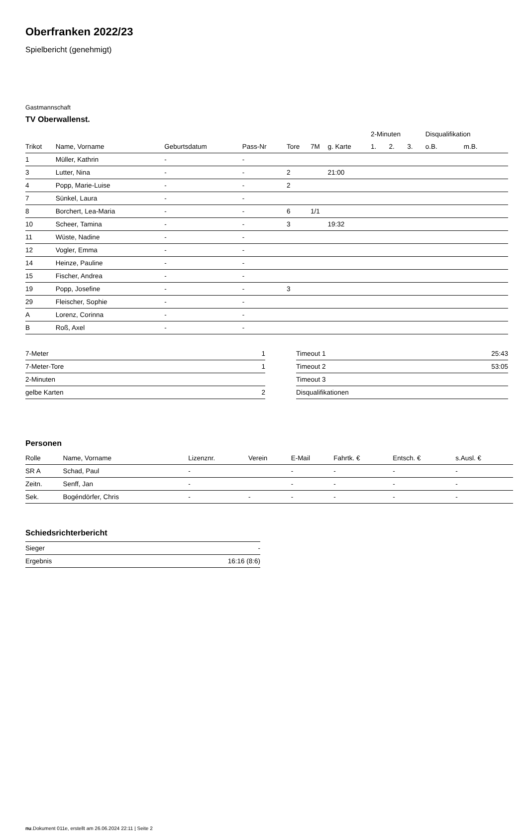Oberfranken 2022/23
Spielbericht (genehmigt)
Gastmannschaft
TV Oberwallenst.
| | | | | | | | 2-Minuten | | | Disqualifikation | |
| --- | --- | --- | --- | --- | --- | --- | --- | --- | --- | --- | --- |
| Trikot | Name, Vorname | Geburtsdatum | Pass-Nr | Tore | 7M | g. Karte | 1. | 2. | 3. | o.B. | m.B. |
| 1 | Müller, Kathrin | - | - | | | | | | | | |
| 3 | Lutter, Nina | - | - | 2 | | 21:00 | | | | | |
| 4 | Popp, Marie-Luise | - | - | 2 | | | | | | | |
| 7 | Sünkel, Laura | - | - | | | | | | | | |
| 8 | Borchert, Lea-Maria | - | - | 6 | 1/1 | | | | | | |
| 10 | Scheer, Tamina | - | - | 3 | | 19:32 | | | | | |
| 11 | Wüste, Nadine | - | - | | | | | | | | |
| 12 | Vogler, Emma | - | - | | | | | | | | |
| 14 | Heinze, Pauline | - | - | | | | | | | | |
| 15 | Fischer, Andrea | - | - | | | | | | | | |
| 19 | Popp, Josefine | - | - | 3 | | | | | | | |
| 29 | Fleischer, Sophie | - | - | | | | | | | | |
| A | Lorenz, Corinna | - | - | | | | | | | | |
| B | Roß, Axel | - | - | | | | | | | | |
| 7-Meter | 1 |
| 7-Meter-Tore | 1 |
| 2-Minuten | |
| gelbe Karten | 2 |
| Timeout 1 | 25:43 |
| Timeout 2 | 53:05 |
| Timeout 3 | |
| Disqualifikationen | |
Personen
| Rolle | Name, Vorname | Lizenznr. | Verein | E-Mail | Fahrtk. € | Entsch. € | s.Ausl. € |
| --- | --- | --- | --- | --- | --- | --- | --- |
| SR A | Schad, Paul | - | | - | - | - | - |
| Zeitn. | Senff, Jan | - | | - | - | - | - |
| Sek. | Bogéndörfer, Chris | - | - | - | - | - | - |
Schiedsrichterbericht
| Sieger | - |
| Ergebnis | 16:16 (8:6) |
nu.Dokument 011e, erstellt am 26.06.2024 22:11 | Seite 2